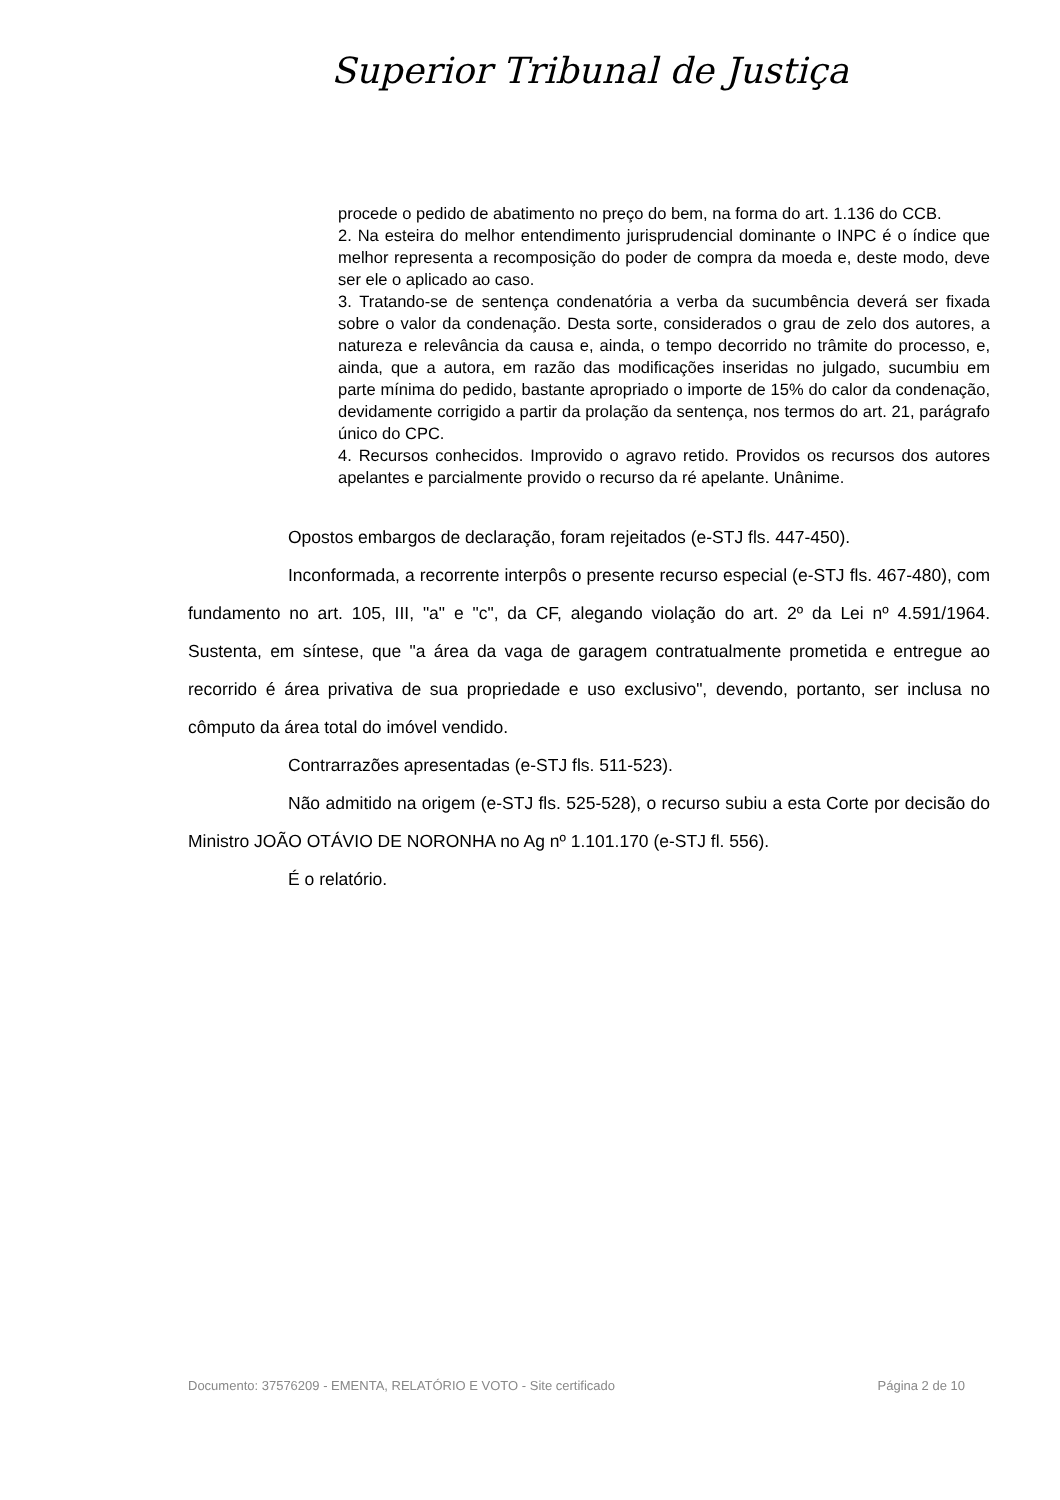Superior Tribunal de Justiça
procede o pedido de abatimento no preço do bem, na forma do art. 1.136 do CCB.
2. Na esteira do melhor entendimento jurisprudencial dominante o INPC é o índice que melhor representa a recomposição do poder de compra da moeda e, deste modo, deve ser ele o aplicado ao caso.
3. Tratando-se de sentença condenatória a verba da sucumbência deverá ser fixada sobre o valor da condenação. Desta sorte, considerados o grau de zelo dos autores, a natureza e relevância da causa e, ainda, o tempo decorrido no trâmite do processo, e, ainda, que a autora, em razão das modificações inseridas no julgado, sucumbiu em parte mínima do pedido, bastante apropriado o importe de 15% do calor da condenação, devidamente corrigido a partir da prolação da sentença, nos termos do art. 21, parágrafo único do CPC.
4. Recursos conhecidos. Improvido o agravo retido. Providos os recursos dos autores apelantes e parcialmente provido o recurso da ré apelante. Unânime.
Opostos embargos de declaração, foram rejeitados (e-STJ fls. 447-450).
Inconformada, a recorrente interpôs o presente recurso especial (e-STJ fls. 467-480), com fundamento no art. 105, III, "a" e "c", da CF, alegando violação do art. 2º da Lei nº 4.591/1964. Sustenta, em síntese, que "a área da vaga de garagem contratualmente prometida e entregue ao recorrido é área privativa de sua propriedade e uso exclusivo", devendo, portanto, ser inclusa no cômputo da área total do imóvel vendido.
Contrarrazões apresentadas (e-STJ fls. 511-523).
Não admitido na origem (e-STJ fls. 525-528), o recurso subiu a esta Corte por decisão do Ministro JOÃO OTÁVIO DE NORONHA no Ag nº 1.101.170 (e-STJ fl. 556).
É o relatório.
Documento: 37576209 - EMENTA, RELATÓRIO E VOTO - Site certificado Página 2 de 10